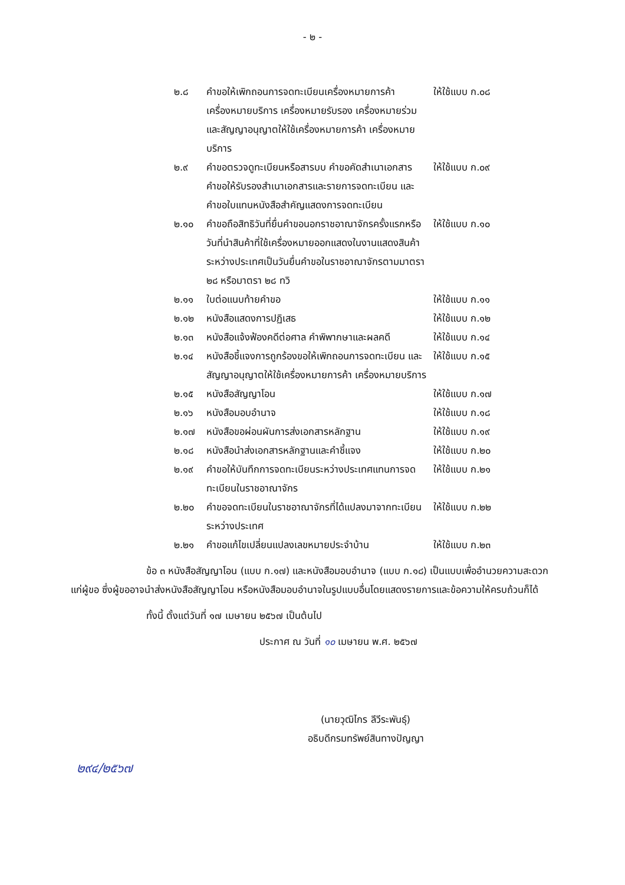- ๒ -
| ๒.๘ | คำขอให้เพิกถอนการจดทะเบียนเครื่องหมายการค้า เครื่องหมายบริการ เครื่องหมายรับรอง เครื่องหมายร่วม และสัญญาอนุญาตให้ใช้เครื่องหมายการค้า เครื่องหมายบริการ | ให้ใช้แบบ ก.๐๘ |
| ๒.๙ | คำขอตรวจดูทะเบียนหรือสารบบ คำขอคัดสำเนาเอกสาร คำขอให้รับรองสำเนาเอกสารและรายการจดทะเบียน และคำขอใบแทนหนังสือสำคัญแสดงการจดทะเบียน | ให้ใช้แบบ ก.๐๙ |
| ๒.๑๐ | คำขอถือสิทธิวันที่ยื่นคำขอนอกราชอาณาจักรครั้งแรกหรือวันที่นำสินค้าที่ใช้เครื่องหมายออกแสดงในงานแสดงสินค้าระหว่างประเทศเป็นวันยื่นคำขอในราชอาณาจักรตามมาตรา ๒๘ หรือมาตรา ๒๘ ทวิ | ให้ใช้แบบ ก.๑๐ |
| ๒.๑๑ | ใบต่อแนบท้ายคำขอ | ให้ใช้แบบ ก.๑๑ |
| ๒.๑๒ | หนังสือแสดงการปฏิเสธ | ให้ใช้แบบ ก.๑๒ |
| ๒.๑๓ | หนังสือแจ้งฟ้องคดีต่อศาล คำพิพากษาและผลคดี | ให้ใช้แบบ ก.๑๔ |
| ๒.๑๔ | หนังสือชี้แจงการถูกร้องขอให้เพิกถอนการจดทะเบียน และสัญญาอนุญาตให้ใช้เครื่องหมายการค้า เครื่องหมายบริการ | ให้ใช้แบบ ก.๑๕ |
| ๒.๑๕ | หนังสือสัญญาโอน | ให้ใช้แบบ ก.๑๗ |
| ๒.๑๖ | หนังสือมอบอำนาจ | ให้ใช้แบบ ก.๑๘ |
| ๒.๑๗ | หนังสือขอผ่อนผันการส่งเอกสารหลักฐาน | ให้ใช้แบบ ก.๑๙ |
| ๒.๑๘ | หนังสือนำส่งเอกสารหลักฐานและคำชี้แจง | ให้ใช้แบบ ก.๒๐ |
| ๒.๑๙ | คำขอให้บันทึกการจดทะเบียนระหว่างประเทศแทนการจดทะเบียนในราชอาณาจักร | ให้ใช้แบบ ก.๒๑ |
| ๒.๒๐ | คำขอจดทะเบียนในราชอาณาจักรที่ได้แปลงมาจากทะเบียนระหว่างประเทศ | ให้ใช้แบบ ก.๒๒ |
| ๒.๒๑ | คำขอแก้ไขเปลี่ยนแปลงเลขหมายประจำบ้าน | ให้ใช้แบบ ก.๒๓ |
ข้อ ๓ หนังสือสัญญาโอน (แบบ ก.๑๗) และหนังสือมอบอำนาจ (แบบ ก.๑๘) เป็นแบบเพื่ออำนวยความสะดวกแก่ผู้ขอ ซึ่งผู้ขออาจนำส่งหนังสือสัญญาโอน หรือหนังสือมอบอำนาจในรูปแบบอื่นโดยแสดงรายการและข้อความให้ครบถ้วนก็ได้
ทั้งนี้ ตั้งแต่วันที่ ๑๗ เมษายน ๒๕๖๗ เป็นต้นไป
ประกาศ ณ วันที่ ๑๐ เมษายน พ.ศ. ๒๕๖๗
(นายวุฒิไกร ลีวีระพันธุ์)
อธิบดีกรมทรัพย์สินทางปัญญา
๒๙๔/๒๕๖๗